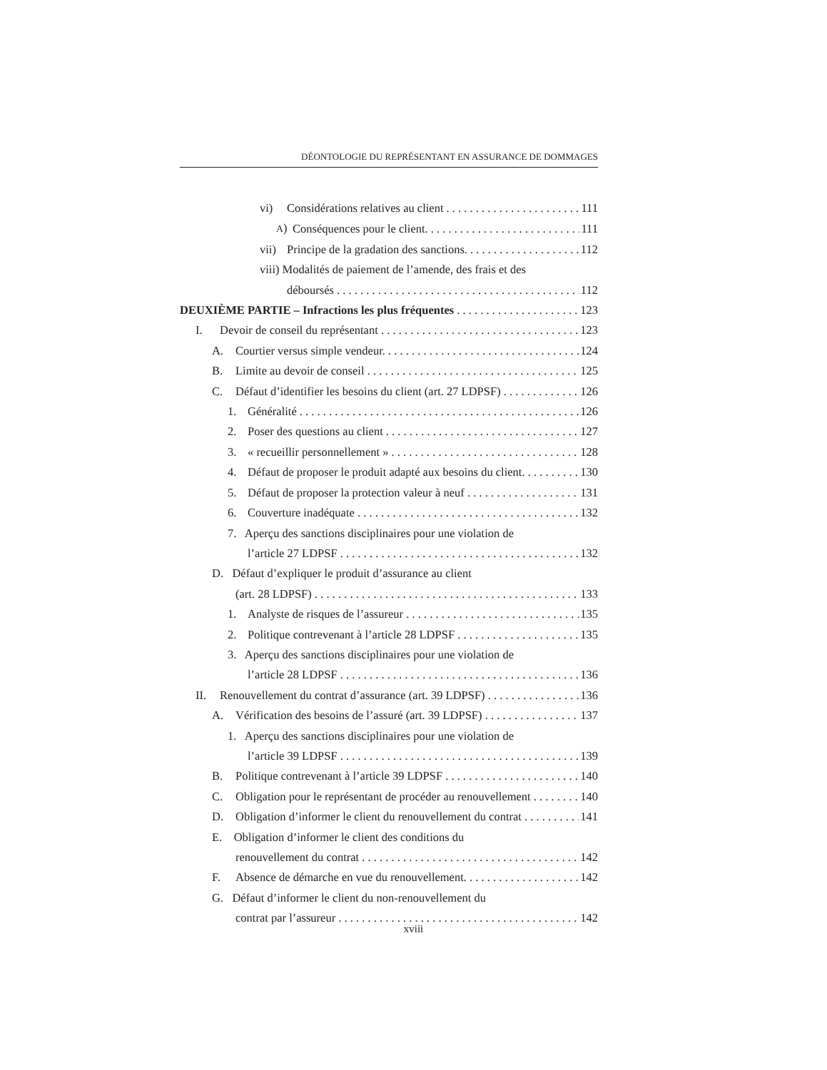DÉONTOLOGIE DU REPRÉSENTANT EN ASSURANCE DE DOMMAGES
vi) Considérations relatives au client 111
A) Conséquences pour le client. 111
vii) Principe de la gradation des sanctions. 112
viii) Modalités de paiement de l’amende, des frais et des
déboursés 112
DEUXIÈME PARTIE – Infractions les plus fréquentes 123
I. Devoir de conseil du représentant 123
A. Courtier versus simple vendeur. 124
B. Limite au devoir de conseil 125
C. Défaut d’identifier les besoins du client (art. 27 LDPSF) 126
1. Généralité 126
2. Poser des questions au client 127
3. « recueillir personnellement » 128
4. Défaut de proposer le produit adapté aux besoins du client. 130
5. Défaut de proposer la protection valeur à neuf 131
6. Couverture inadéquate 132
7. Aperçu des sanctions disciplinaires pour une violation de
l’article 27 LDPSF 132
D. Défaut d’expliquer le produit d’assurance au client
(art. 28 LDPSF) 133
1. Analyste de risques de l’assureur 135
2. Politique contrevenant à l’article 28 LDPSF 135
3. Aperçu des sanctions disciplinaires pour une violation de
l’article 28 LDPSF 136
II. Renouvellement du contrat d’assurance (art. 39 LDPSF) 136
A. Vérification des besoins de l’assuré (art. 39 LDPSF) 137
1. Aperçu des sanctions disciplinaires pour une violation de
l’article 39 LDPSF 139
B. Politique contrevenant à l’article 39 LDPSF 140
C. Obligation pour le représentant de procéder au renouvellement 140
D. Obligation d’informer le client du renouvellement du contrat 141
E. Obligation d’informer le client des conditions du
renouvellement du contrat 142
F. Absence de démarche en vue du renouvellement. 142
G. Défaut d’informer le client du non-renouvellement du
contrat par l’assureur 142
xviii